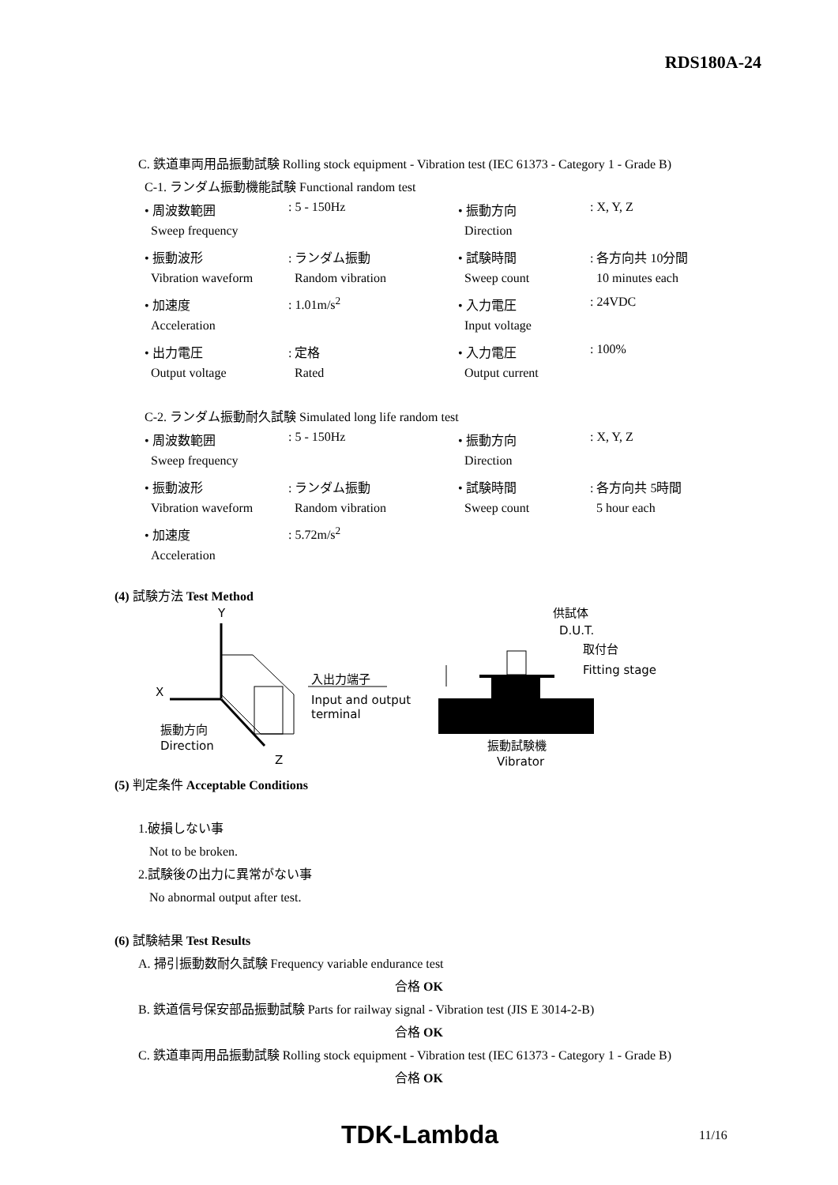RDS180A-24
C. 鉄道車両用品振動試験 Rolling stock equipment - Vibration test (IEC 61373 - Category 1 - Grade B)
C-1. ランダム振動機能試験 Functional random test
| • 周波数範囲 | : 5 - 150Hz | • 振動方向 | : X, Y, Z |
| Sweep frequency | | Direction | |
| • 振動波形 | : ランダム振動 | • 試験時間 | : 各方向共 10分間 |
| Vibration waveform | Random vibration | Sweep count | 10 minutes each |
| • 加速度 | : 1.01m/s<sup>2</sup> | • 入力電圧 | : 24VDC |
| Acceleration | | Input voltage | |
| • 出力電圧 | : 定格 | • 入力電圧 | : 100% |
| Output voltage | Rated | Output current | |
C-2. ランダム振動耐久試験 Simulated long life random test
| • 周波数範囲 | : 5 - 150Hz | • 振動方向 | : X, Y, Z |
| Sweep frequency | | Direction | |
| • 振動波形 | : ランダム振動 | • 試験時間 | : 各方向共 5時間 |
| Vibration waveform | Random vibration | Sweep count | 5 hour each |
| • 加速度 | : 5.72m/s<sup>2</sup> | | |
| Acceleration | | | |
(4) 試験方法 Test Method
Y
X
Z
入出力端子
Input and output
terminal
振動方向
Direction
供試体
D.U.T.
取付台
Fitting stage
振動試験機
Vibrator
(5) 判定条件 Acceptable Conditions
1.破損しない事
Not to be broken.
2.試験後の出力に異常がない事
No abnormal output after test.
(6) 試験結果 Test Results
A. 掃引振動数耐久試験 Frequency variable endurance test
合格 OK
B. 鉄道信号保安部品振動試験 Parts for railway signal - Vibration test (JIS E 3014-2-B)
合格 OK
C. 鉄道車両用品振動試験 Rolling stock equipment - Vibration test (IEC 61373 - Category 1 - Grade B)
合格 OK
TDK-Lambda 11/16